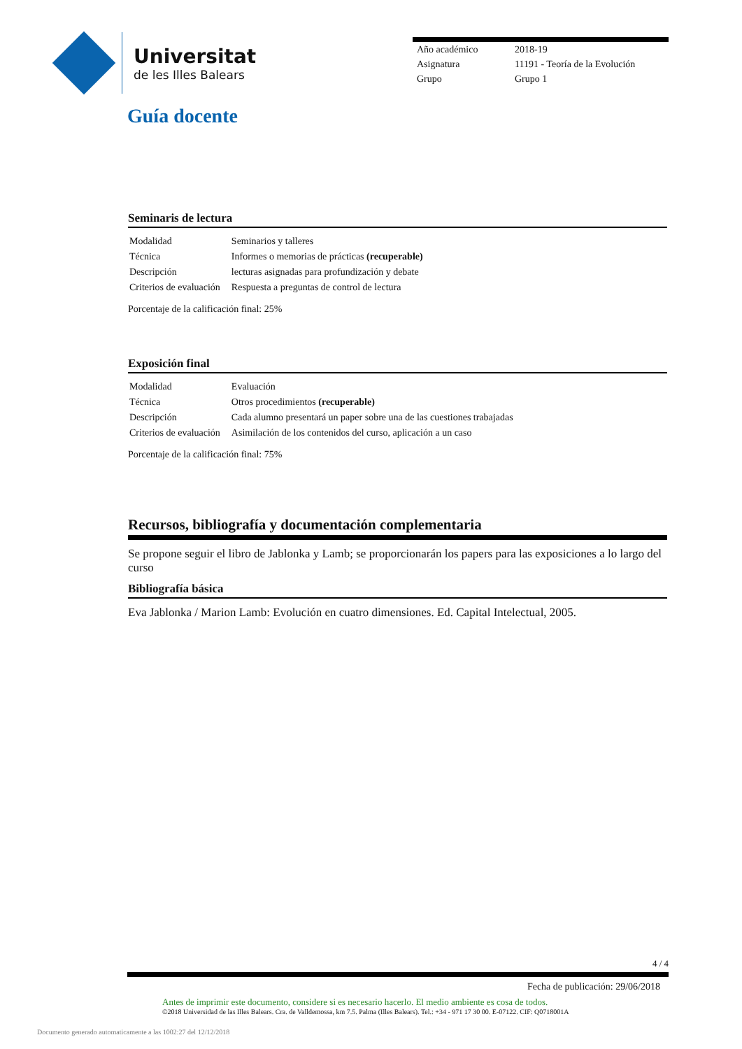Universitat
de les Illes Balears
| Año académico | 2018-19 |
| Asignatura | 11191 - Teoría de la Evolución |
| Grupo | Grupo 1 |
Guía docente
Seminaris de lectura
| Modalidad | Seminarios y talleres |
| Técnica | Informes o memorias de prácticas (recuperable) |
| Descripción | lecturas asignadas para profundización y debate |
| Criterios de evaluación | Respuesta a preguntas de control de lectura |
Porcentaje de la calificación final: 25%
Exposición final
| Modalidad | Evaluación |
| Técnica | Otros procedimientos (recuperable) |
| Descripción | Cada alumno presentará un paper sobre una de las cuestiones trabajadas |
| Criterios de evaluación | Asimilación de los contenidos del curso, aplicación a un caso |
Porcentaje de la calificación final: 75%
Recursos, bibliografía y documentación complementaria
Se propone seguir el libro de Jablonka y Lamb; se proporcionarán los papers para las exposiciones a lo largo del curso
Bibliografía básica
Eva Jablonka / Marion Lamb: Evolución en cuatro dimensiones. Ed. Capital Intelectual, 2005.
4 / 4
Fecha de publicación: 29/06/2018
Antes de imprimir este documento, considere si es necesario hacerlo. El medio ambiente es cosa de todos.
©2018 Universidad de las Illes Balears. Cra. de Valldemossa, km 7.5. Palma (Illes Balears). Tel.: +34 - 971 17 30 00. E-07122. CIF: Q0718001A
Documento generado automaticamente a las 1002:27 del 12/12/2018